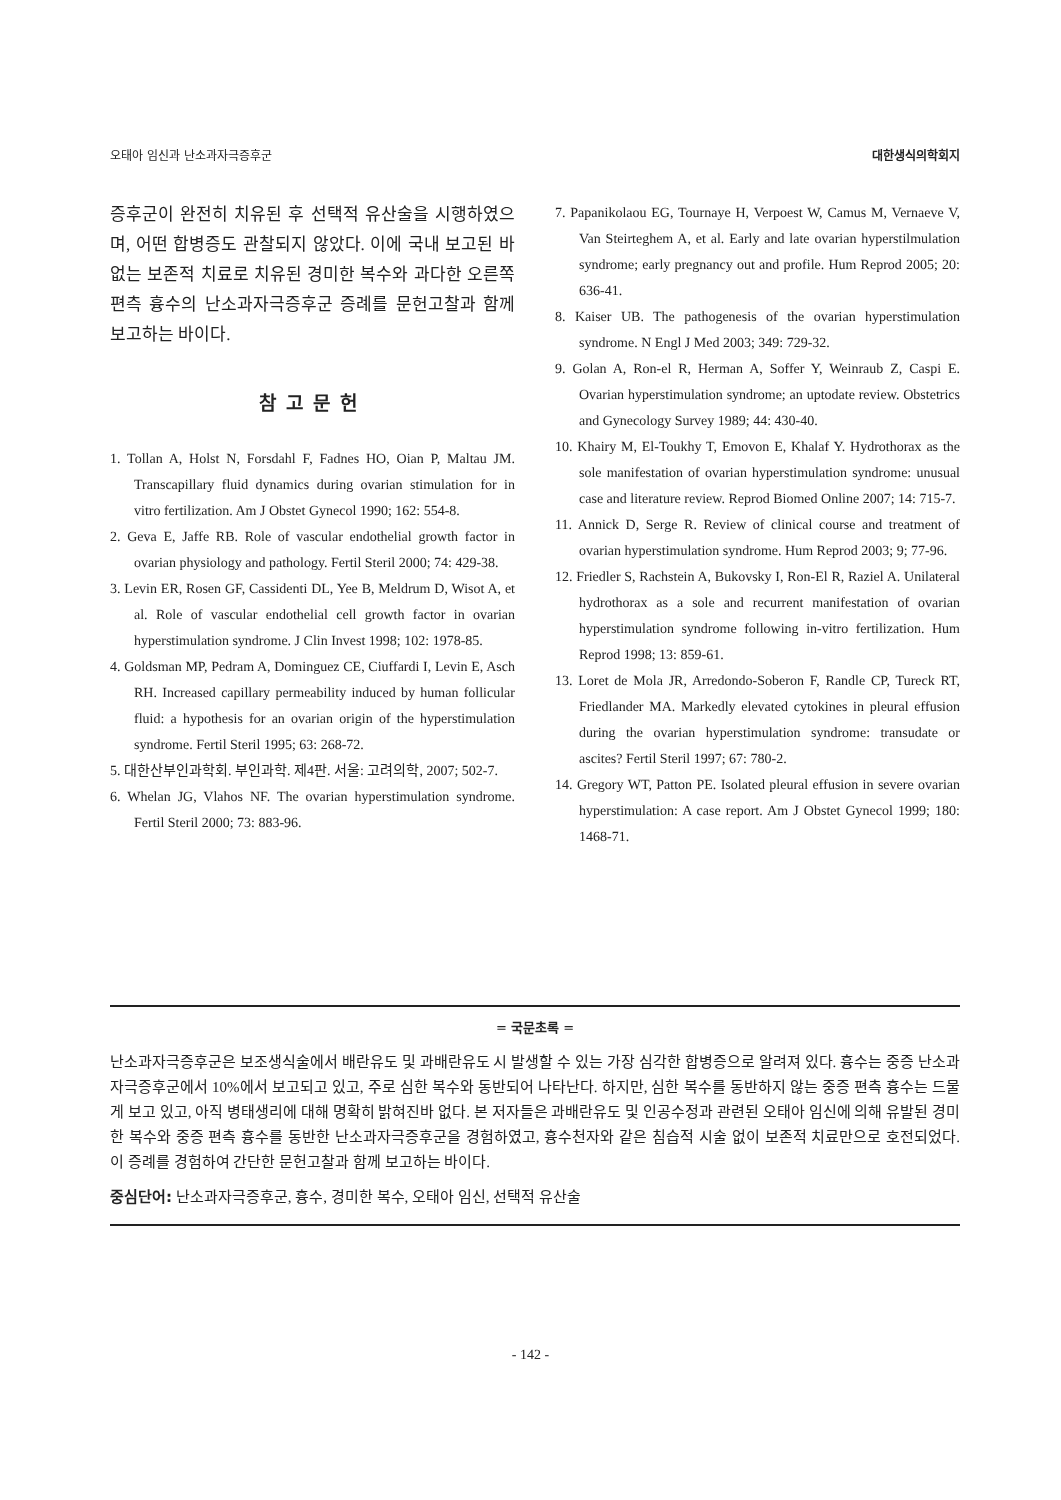오태아 임신과 난소과자극증후군 대한생식의학회지
증후군이 완전히 치유된 후 선택적 유산술을 시행하였으며, 어떤 합병증도 관찰되지 않았다. 이에 국내 보고된 바 없는 보존적 치료로 치유된 경미한 복수와 과다한 오른쪽 편측 흉수의 난소과자극증후군 증례를 문헌고찰과 함께 보고하는 바이다.
참고문헌
1. Tollan A, Holst N, Forsdahl F, Fadnes HO, Oian P, Maltau JM. Transcapillary fluid dynamics during ovarian stimulation for in vitro fertilization. Am J Obstet Gynecol 1990; 162: 554-8.
2. Geva E, Jaffe RB. Role of vascular endothelial growth factor in ovarian physiology and pathology. Fertil Steril 2000; 74: 429-38.
3. Levin ER, Rosen GF, Cassidenti DL, Yee B, Meldrum D, Wisot A, et al. Role of vascular endothelial cell growth factor in ovarian hyperstimulation syndrome. J Clin Invest 1998; 102: 1978-85.
4. Goldsman MP, Pedram A, Dominguez CE, Ciuffardi I, Levin E, Asch RH. Increased capillary permeability induced by human follicular fluid: a hypothesis for an ovarian origin of the hyperstimulation syndrome. Fertil Steril 1995; 63: 268-72.
5. 대한산부인과학회. 부인과학. 제4판. 서울: 고려의학, 2007; 502-7.
6. Whelan JG, Vlahos NF. The ovarian hyperstimulation syndrome. Fertil Steril 2000; 73: 883-96.
7. Papanikolaou EG, Tournaye H, Verpoest W, Camus M, Vernaeve V, Van Steirteghem A, et al. Early and late ovarian hyperstilmulation syndrome; early pregnancy out and profile. Hum Reprod 2005; 20: 636-41.
8. Kaiser UB. The pathogenesis of the ovarian hyperstimulation syndrome. N Engl J Med 2003; 349: 729-32.
9. Golan A, Ron-el R, Herman A, Soffer Y, Weinraub Z, Caspi E. Ovarian hyperstimulation syndrome; an uptodate review. Obstetrics and Gynecology Survey 1989; 44: 430-40.
10. Khairy M, El-Toukhy T, Emovon E, Khalaf Y. Hydrothorax as the sole manifestation of ovarian hyperstimulation syndrome: unusual case and literature review. Reprod Biomed Online 2007; 14: 715-7.
11. Annick D, Serge R. Review of clinical course and treatment of ovarian hyperstimulation syndrome. Hum Reprod 2003; 9; 77-96.
12. Friedler S, Rachstein A, Bukovsky I, Ron-El R, Raziel A. Unilateral hydrothorax as a sole and recurrent manifestation of ovarian hyperstimulation syndrome following in-vitro fertilization. Hum Reprod 1998; 13: 859-61.
13. Loret de Mola JR, Arredondo-Soberon F, Randle CP, Tureck RT, Friedlander MA. Markedly elevated cytokines in pleural effusion during the ovarian hyperstimulation syndrome: transudate or ascites? Fertil Steril 1997; 67: 780-2.
14. Gregory WT, Patton PE. Isolated pleural effusion in severe ovarian hyperstimulation: A case report. Am J Obstet Gynecol 1999; 180: 1468-71.
= 국문초록 =
난소과자극증후군은 보조생식술에서 배란유도 및 과배란유도 시 발생할 수 있는 가장 심각한 합병증으로 알려져 있다. 흉수는 중증 난소과자극증후군에서 10%에서 보고되고 있고, 주로 심한 복수와 동반되어 나타난다. 하지만, 심한 복수를 동반하지 않는 중증 편측 흉수는 드물게 보고 있고, 아직 병태생리에 대해 명확히 밝혀진바 없다. 본 저자들은 과배란유도 및 인공수정과 관련된 오태아 임신에 의해 유발된 경미한 복수와 중증 편측 흉수를 동반한 난소과자극증후군을 경험하였고, 흉수천자와 같은 침습적 시술 없이 보존적 치료만으로 호전되었다. 이 증례를 경험하여 간단한 문헌고찰과 함께 보고하는 바이다.
중심단어: 난소과자극증후군, 흉수, 경미한 복수, 오태아 임신, 선택적 유산술
- 142 -